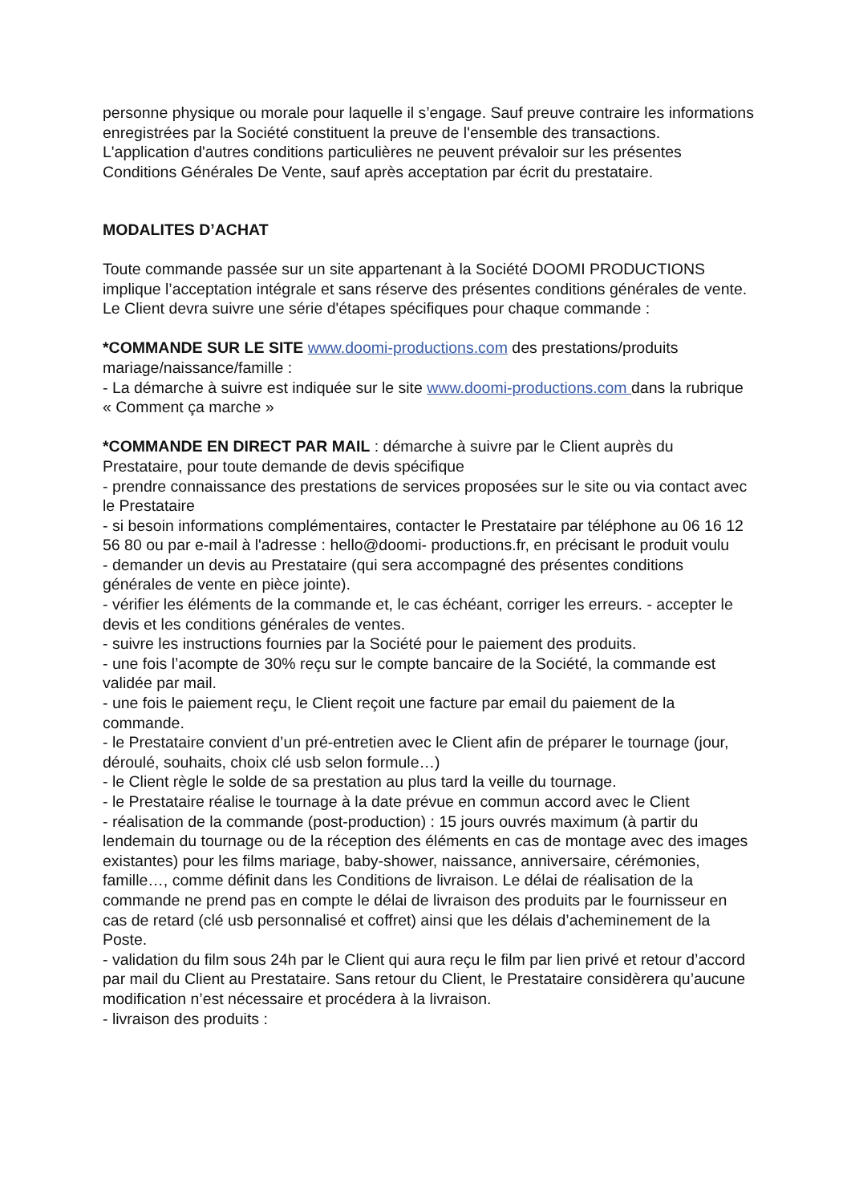personne physique ou morale pour laquelle il s’engage. Sauf preuve contraire les informations enregistrées par la Société constituent la preuve de l'ensemble des transactions.
L'application d'autres conditions particulières ne peuvent prévaloir sur les présentes Conditions Générales De Vente, sauf après acceptation par écrit du prestataire.
MODALITES D’ACHAT
Toute commande passée sur un site appartenant à la Société DOOMI PRODUCTIONS implique l’acceptation intégrale et sans réserve des présentes conditions générales de vente.
Le Client devra suivre une série d'étapes spécifiques pour chaque commande :
*COMMANDE SUR LE SITE www.doomi-productions.com des prestations/produits mariage/naissance/famille :
- La démarche à suivre est indiquée sur le site www.doomi-productions.com dans la rubrique « Comment ça marche »
*COMMANDE EN DIRECT PAR MAIL : démarche à suivre par le Client auprès du Prestataire, pour toute demande de devis spécifique
- prendre connaissance des prestations de services proposées sur le site ou via contact avec le Prestataire
- si besoin informations complémentaires, contacter le Prestataire par téléphone au 06 16 12 56 80 ou par e-mail à l'adresse : hello@doomi- productions.fr, en précisant le produit voulu
- demander un devis au Prestataire (qui sera accompagné des présentes conditions générales de vente en pièce jointe).
- vérifier les éléments de la commande et, le cas échéant, corriger les erreurs. - accepter le devis et les conditions générales de ventes.
- suivre les instructions fournies par la Société pour le paiement des produits.
- une fois l’acompte de 30% reçu sur le compte bancaire de la Société, la commande est validée par mail.
- une fois le paiement reçu, le Client reçoit une facture par email du paiement de la commande.
- le Prestataire convient d’un pré-entretien avec le Client afin de préparer le tournage (jour, déroulé, souhaits, choix clé usb selon formule…)
- le Client règle le solde de sa prestation au plus tard la veille du tournage.
- le Prestataire réalise le tournage à la date prévue en commun accord avec le Client
- réalisation de la commande (post-production) : 15 jours ouvrés maximum (à partir du lendemain du tournage ou de la réception des éléments en cas de montage avec des images existantes) pour les films mariage, baby-shower, naissance, anniversaire, cérémonies, famille…, comme définit dans les Conditions de livraison. Le délai de réalisation de la commande ne prend pas en compte le délai de livraison des produits par le fournisseur en cas de retard (clé usb personnalisé et coffret) ainsi que les délais d’acheminement de la Poste.
- validation du film sous 24h par le Client qui aura reçu le film par lien privé et retour d’accord par mail du Client au Prestataire. Sans retour du Client, le Prestataire considèrera qu’aucune modification n’est nécessaire et procédera à la livraison.
- livraison des produits :